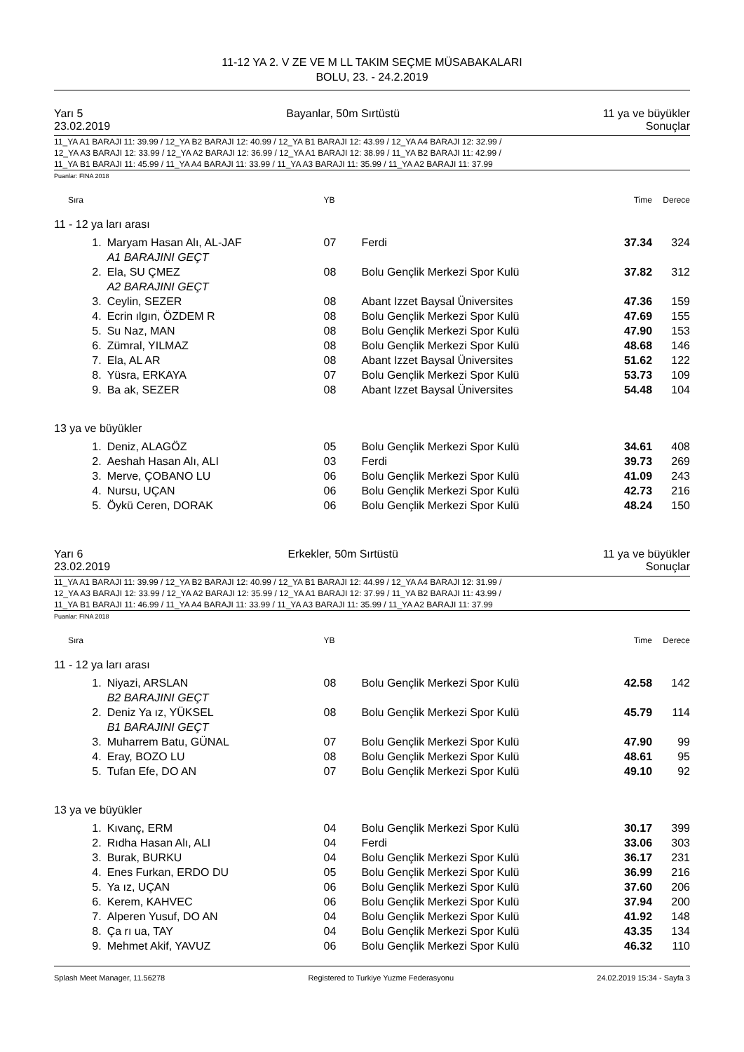11-12 YA 2. V ZE VE M LL TAKIM SEÇME MÜSABAKALARI
BOLU, 23. - 24.2.2019
Yarı 5 Bayanlar, 50m Sırtüstü 11 ya ve büyükler
23.02.2019 Sonuçlar
11_YA A1 BARAJI 11: 39.99 / 12_YA B2 BARAJI 12: 40.99 / 12_YA B1 BARAJI 12: 43.99 / 12_YA A4 BARAJI 12: 32.99 /
12_YA A3 BARAJI 12: 33.99 / 12_YA A2 BARAJI 12: 36.99 / 12_YA A1 BARAJI 12: 38.99 / 11_YA B2 BARAJI 11: 42.99 /
11_YA B1 BARAJI 11: 45.99 / 11_YA A4 BARAJI 11: 33.99 / 11_YA A3 BARAJI 11: 35.99 / 11_YA A2 BARAJI 11: 37.99
Puanlar: FINA 2018
| Sıra | | YB | | Time | Derece |
| --- | --- | --- | --- | --- | --- |
| 11 - 12 ya ları arası | | | | | |
| 1. | Maryam Hasan Alı, AL-JAF | 07 | Ferdi | 37.34 | 324 |
| | A1 BARAJINI GEÇT | | | | |
| 2. | Ela, SU ÇMEZ | 08 | Bolu Gençlik Merkezi Spor Kulü | 37.82 | 312 |
| | A2 BARAJINI GEÇT | | | | |
| 3. | Ceylin, SEZER | 08 | Abant Izzet Baysal Üniversites | 47.36 | 159 |
| 4. | Ecrin ılgın, ÖZDEM R | 08 | Bolu Gençlik Merkezi Spor Kulü | 47.69 | 155 |
| 5. | Su Naz, MAN | 08 | Bolu Gençlik Merkezi Spor Kulü | 47.90 | 153 |
| 6. | Zümral, YILMAZ | 08 | Bolu Gençlik Merkezi Spor Kulü | 48.68 | 146 |
| 7. | Ela, AL AR | 08 | Abant Izzet Baysal Üniversites | 51.62 | 122 |
| 8. | Yüsra, ERKAYA | 07 | Bolu Gençlik Merkezi Spor Kulü | 53.73 | 109 |
| 9. | Ba ak, SEZER | 08 | Abant Izzet Baysal Üniversites | 54.48 | 104 |
| 13 ya ve büyükler | | | | | |
| 1. | Deniz, ALAGÖZ | 05 | Bolu Gençlik Merkezi Spor Kulü | 34.61 | 408 |
| 2. | Aeshah Hasan Alı, ALI | 03 | Ferdi | 39.73 | 269 |
| 3. | Merve, ÇOBANO LU | 06 | Bolu Gençlik Merkezi Spor Kulü | 41.09 | 243 |
| 4. | Nursu, UÇAN | 06 | Bolu Gençlik Merkezi Spor Kulü | 42.73 | 216 |
| 5. | Öykü Ceren, DORAK | 06 | Bolu Gençlik Merkezi Spor Kulü | 48.24 | 150 |
Yarı 6 Erkekler, 50m Sırtüstü 11 ya ve büyükler
23.02.2019 Sonuçlar
11_YA A1 BARAJI 11: 39.99 / 12_YA B2 BARAJI 12: 40.99 / 12_YA B1 BARAJI 12: 44.99 / 12_YA A4 BARAJI 12: 31.99 /
12_YA A3 BARAJI 12: 33.99 / 12_YA A2 BARAJI 12: 35.99 / 12_YA A1 BARAJI 12: 37.99 / 11_YA B2 BARAJI 11: 43.99 /
11_YA B1 BARAJI 11: 46.99 / 11_YA A4 BARAJI 11: 33.99 / 11_YA A3 BARAJI 11: 35.99 / 11_YA A2 BARAJI 11: 37.99
Puanlar: FINA 2018
| Sıra | | YB | | Time | Derece |
| --- | --- | --- | --- | --- | --- |
| 11 - 12 ya ları arası | | | | | |
| 1. | Niyazi, ARSLAN | 08 | Bolu Gençlik Merkezi Spor Kulü | 42.58 | 142 |
| | B2 BARAJINI GEÇT | | | | |
| 2. | Deniz Ya ız, YÜKSEL | 08 | Bolu Gençlik Merkezi Spor Kulü | 45.79 | 114 |
| | B1 BARAJINI GEÇT | | | | |
| 3. | Muharrem Batu, GÜNAL | 07 | Bolu Gençlik Merkezi Spor Kulü | 47.90 | 99 |
| 4. | Eray, BOZO LU | 08 | Bolu Gençlik Merkezi Spor Kulü | 48.61 | 95 |
| 5. | Tufan Efe, DO AN | 07 | Bolu Gençlik Merkezi Spor Kulü | 49.10 | 92 |
| 13 ya ve büyükler | | | | | |
| 1. | Kıvanç, ERM | 04 | Bolu Gençlik Merkezi Spor Kulü | 30.17 | 399 |
| 2. | Rıdha Hasan Alı, ALI | 04 | Ferdi | 33.06 | 303 |
| 3. | Burak, BURKU | 04 | Bolu Gençlik Merkezi Spor Kulü | 36.17 | 231 |
| 4. | Enes Furkan, ERDO DU | 05 | Bolu Gençlik Merkezi Spor Kulü | 36.99 | 216 |
| 5. | Ya ız, UÇAN | 06 | Bolu Gençlik Merkezi Spor Kulü | 37.60 | 206 |
| 6. | Kerem, KAHVEC | 06 | Bolu Gençlik Merkezi Spor Kulü | 37.94 | 200 |
| 7. | Alperen Yusuf, DO AN | 04 | Bolu Gençlik Merkezi Spor Kulü | 41.92 | 148 |
| 8. | Ça rı ua, TAY | 04 | Bolu Gençlik Merkezi Spor Kulü | 43.35 | 134 |
| 9. | Mehmet Akif, YAVUZ | 06 | Bolu Gençlik Merkezi Spor Kulü | 46.32 | 110 |
Splash Meet Manager, 11.56278 Registered to Turkiye Yuzme Federasyonu 24.02.2019 15:34 - Sayfa 3